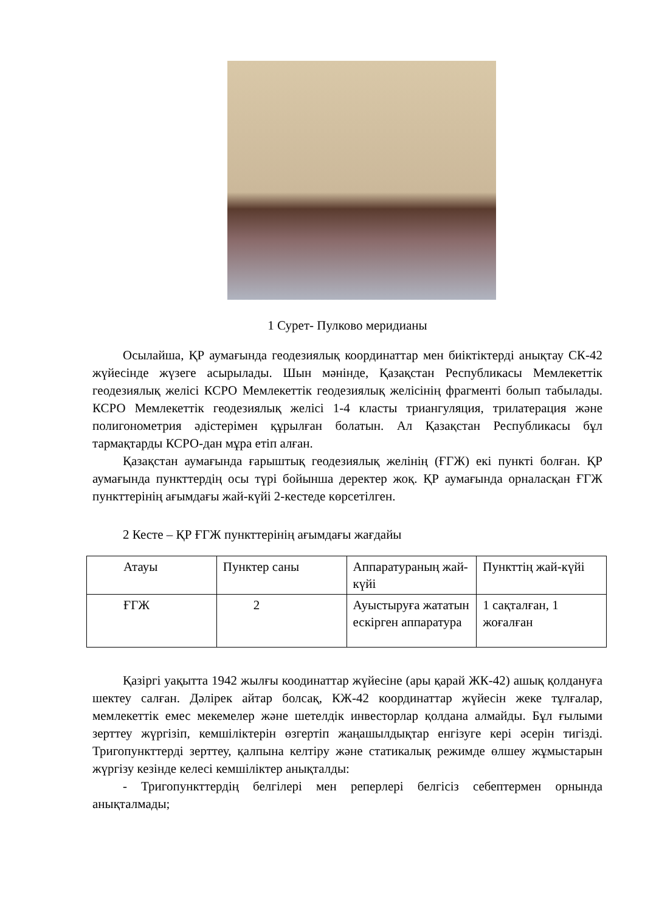1 Сурет- Пулково меридианы
Осылайша, ҚР аумағында геодезиялық координаттар мен биіктіктерді анықтау СК-42 жүйесінде жүзеге асырылады. Шын мәнінде, Қазақстан Республикасы Мемлекеттік геодезиялық желісі КСРО Мемлекеттік геодезиялық желісінің фрагменті болып табылады. КСРО Мемлекеттік геодезиялық желісі 1-4 класты триангуляция, трилатерация және полигонометрия әдістерімен құрылған болатын. Ал Қазақстан Республикасы бұл тармақтарды КСРО-дан мұра етіп алған.
Қазақстан аумағында ғарыштық геодезиялық желінің (ҒГЖ) екі пункті болған. ҚР аумағында пункттердің осы түрі бойынша деректер жоқ. ҚР аумағында орналасқан ҒГЖ пункттерінің ағымдағы жай-күйі 2-кестеде көрсетілген.
2 Кесте – ҚР ҒГЖ пункттерінің ағымдағы жағдайы
| Атауы | Пунктер саны | Аппаратураның жай-күйі | Пункттің жай-күйі |
| ҒГЖ | 2 | Ауыстыруға жататын ескірген аппаратура | 1 сақталған, 1 жоғалған |
Қазіргі уақытта 1942 жылғы коодинаттар жүйесіне (ары қарай ЖК-42) ашық қолдануға шектеу салған. Дәлірек айтар болсақ, КЖ-42 координаттар жүйесін жеке тұлғалар, мемлекеттік емес мекемелер және шетелдік инвесторлар қолдана алмайды. Бұл ғылыми зерттеу жүргізіп, кемшіліктерін өзгертіп жаңашылдықтар енгізуге кері әсерін тигізді. Тригопункттерді зерттеу, қалпына келтіру және статикалық режимде өлшеу жұмыстарын жүргізу кезінде келесі кемшіліктер анықталды:
- Тригопункттердің белгілері мен реперлері белгісіз себептермен орнында анықталмады;